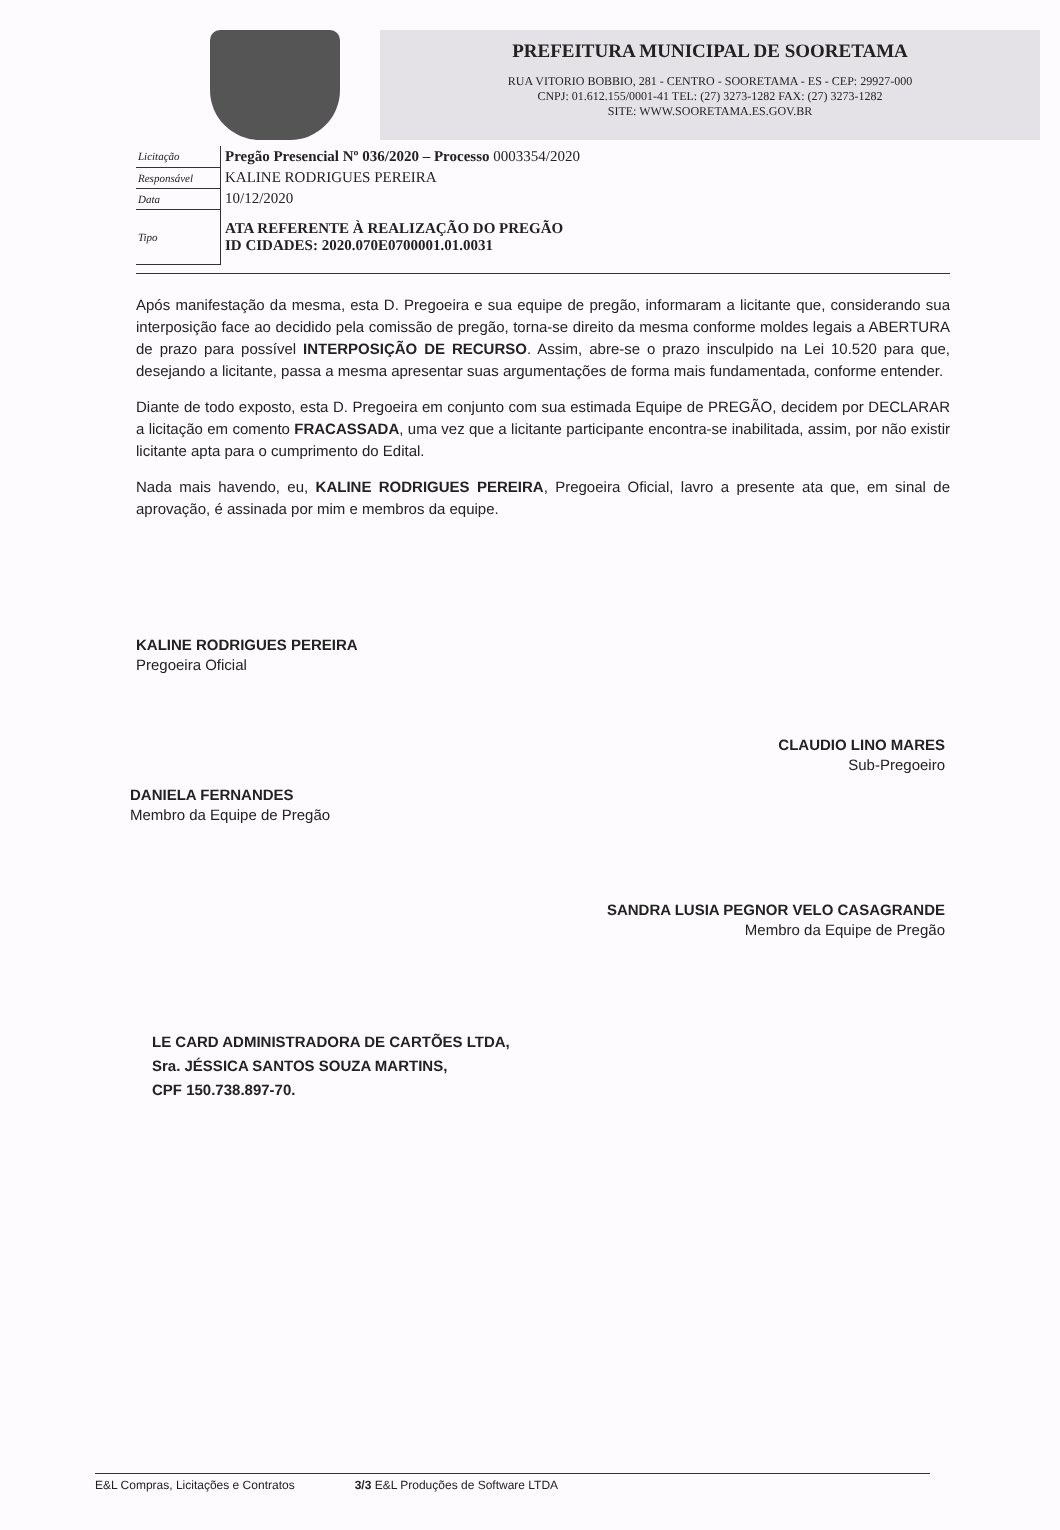PREFEITURA MUNICIPAL DE SOORETAMA
RUA VITORIO BOBBIO, 281 - CENTRO - SOORETAMA - ES - CEP: 29927-000
CNPJ: 01.612.155/0001-41 TEL: (27) 3273-1282 FAX: (27) 3273-1282
SITE: WWW.SOORETAMA.ES.GOV.BR
| Licitação | Pregão Presencial Nº 036/2020 – Processo 0003354/2020 |
| Responsável | KALINE RODRIGUES PEREIRA |
| Data | 10/12/2020 |
| Tipo | ATA REFERENTE À REALIZAÇÃO DO PREGÃO ID CIDADES: 2020.070E0700001.01.0031 |
Após manifestação da mesma, esta D. Pregoeira e sua equipe de pregão, informaram a licitante que, considerando sua interposição face ao decidido pela comissão de pregão, torna-se direito da mesma conforme moldes legais a ABERTURA de prazo para possível INTERPOSIÇÃO DE RECURSO. Assim, abre-se o prazo insculpido na Lei 10.520 para que, desejando a licitante, passa a mesma apresentar suas argumentações de forma mais fundamentada, conforme entender.
Diante de todo exposto, esta D. Pregoeira em conjunto com sua estimada Equipe de PREGÃO, decidem por DECLARAR a licitação em comento FRACASSADA, uma vez que a licitante participante encontra-se inabilitada, assim, por não existir licitante apta para o cumprimento do Edital.
Nada mais havendo, eu, KALINE RODRIGUES PEREIRA, Pregoeira Oficial, lavro a presente ata que, em sinal de aprovação, é assinada por mim e membros da equipe.
KALINE RODRIGUES PEREIRA
Pregoeira Oficial
CLAUDIO LINO MARES
Sub-Pregoeiro
DANIELA FERNANDES
Membro da Equipe de Pregão
SANDRA LUSIA PEGNOR VELO CASAGRANDE
Membro da Equipe de Pregão
LE CARD ADMINISTRADORA DE CARTÕES LTDA,
Sra. JÉSSICA SANTOS SOUZA MARTINS,
CPF 150.738.897-70.
E&L Compras, Licitações e Contratos 3/3 E&L Produções de Software LTDA